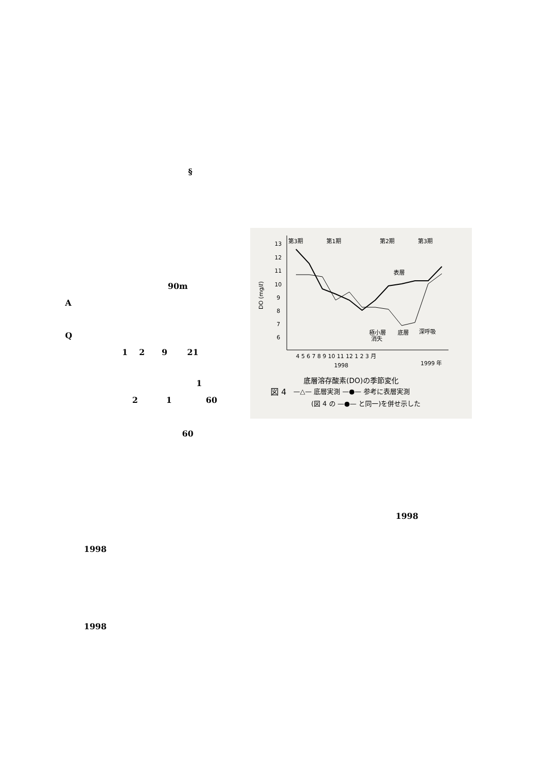§
90m
A
Q
1 2 9 21
1
2 1 60
60
13
12
11
10
9
8
7
6
DO (mg/ℓ)
第3期
第1期
第2期
第3期
表層
極小層
消失
底層
深呼吸
4 5 6 7 8 9 10 11 12 1 2 3 月
1998
1999 年
底層溶存酸素(DO)の季節変化
図 4
—△— 底層実測 —●— 参考に表層実測
(図 4 の —●— と同一)を併せ示した
1998
1998
1998